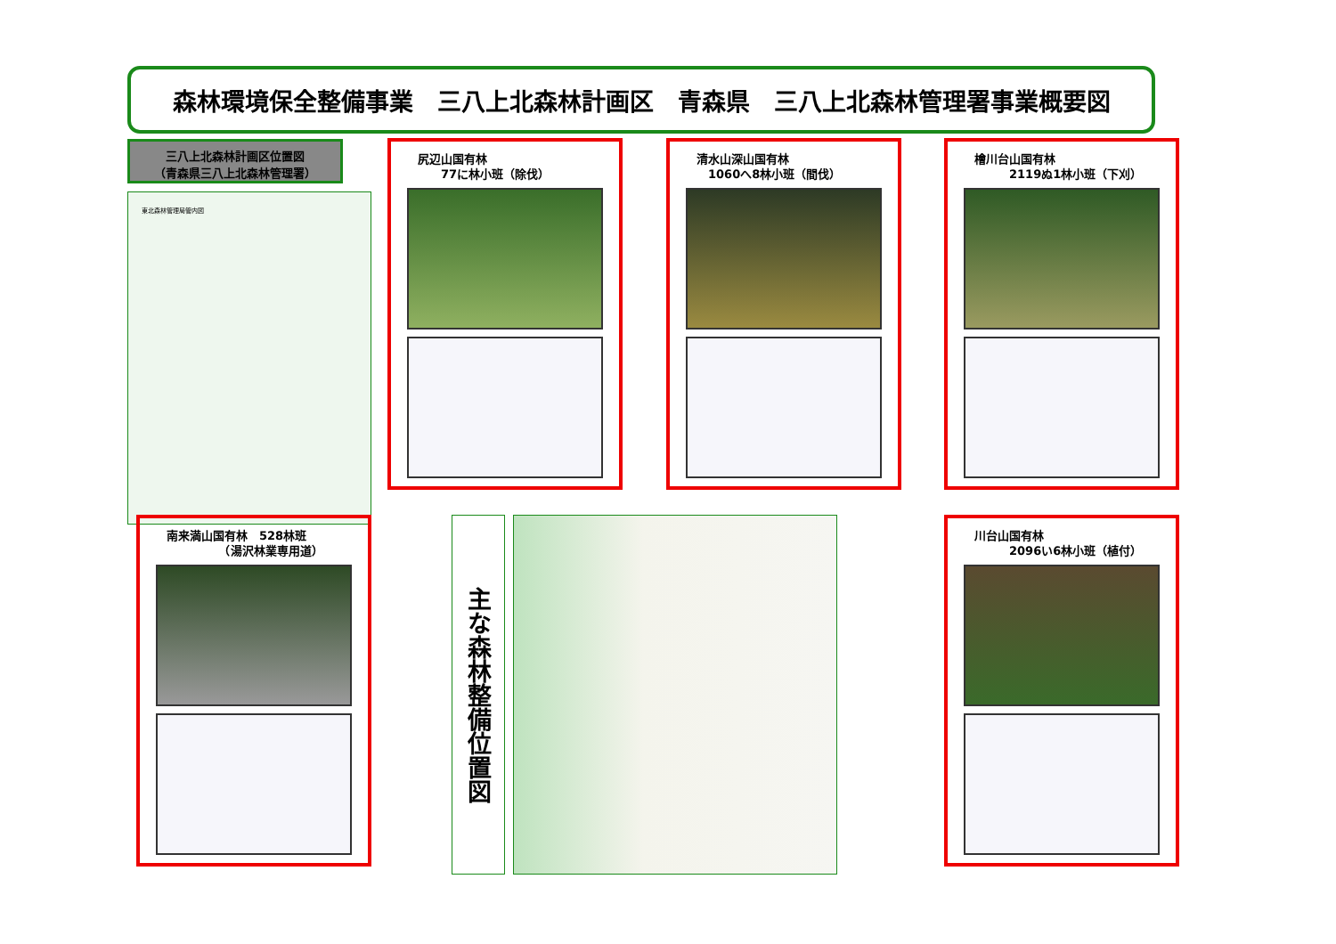森林環境保全整備事業　三八上北森林計画区　青森県　三八上北森林管理署事業概要図
三八上北森林計画区位置図
（青森県三八上北森林管理署）
東北森林管理局管内図
尻辺山国有林
　　77に林小班（除伐）
清水山深山国有林
　1060へ8林小班（間伐）
檜川台山国有林
　　　2119ぬ1林小班（下刈）
南来満山国有林　528林班
　　　　　（湯沢林業専用道）
川台山国有林
　　　2096い6林小班（植付）
主な森林整備位置図